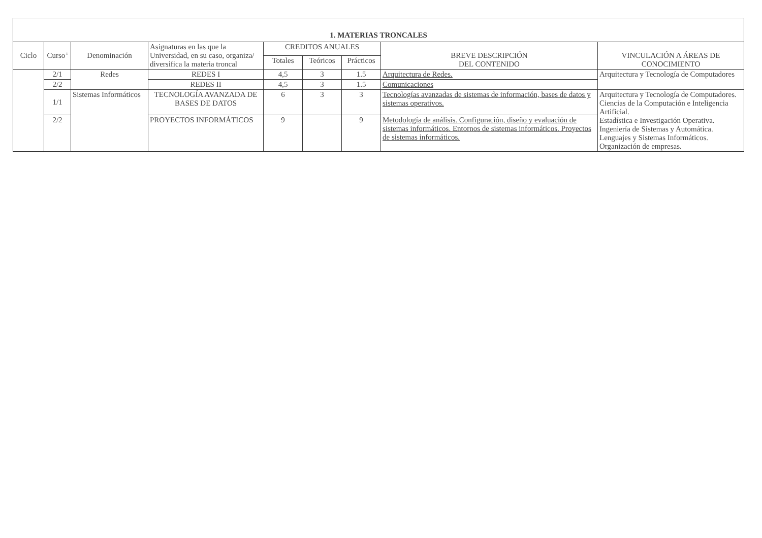| 1. MATERIAS TRONCALES | | | | | | | | |
| --- | --- | --- | --- | --- | --- | --- | --- | --- |
| Ciclo | Curso<sup>1</sup> | Denominación | Asignaturas en las que la Universidad, en su caso, organiza/ diversifica la materia troncal | CREDITOS ANUALES | | | BREVE DESCRIPCIÓN DEL CONTENIDO | VINCULACIÓN A ÁREAS DE CONOCIMIENTO |
| | | | | Totales | Teóricos | Prácticos | | |
| | 2/1 | Redes | REDES I | 4,5 | 3 | 1.5 | Arquitectura de Redes. | Arquitectura y Tecnología de Computadores |
| | 2/2 | | REDES II | 4,5 | 3 | 1.5 | Comunicaciones | |
| | 1/1 | Sistemas Informáticos | TECNOLOGÍA AVANZADA DE BASES DE DATOS | 6 | 3 | 3 | Tecnologías avanzadas de sistemas de información, bases de datos y sistemas operativos. | Arquitectura y Tecnología de Computadores. Ciencias de la Computación e Inteligencia Artificial. Estadística e Investigación Operativa. Ingeniería de Sistemas y Automática. Lenguajes y Sistemas Informáticos. Organización de empresas. |
| | 2/2 | | PROYECTOS INFORMÁTICOS | 9 | | 9 | Metodología de análisis. Configuración, diseño y evaluación de sistemas informáticos. Entornos de sistemas informáticos. Proyectos de sistemas informáticos. | |